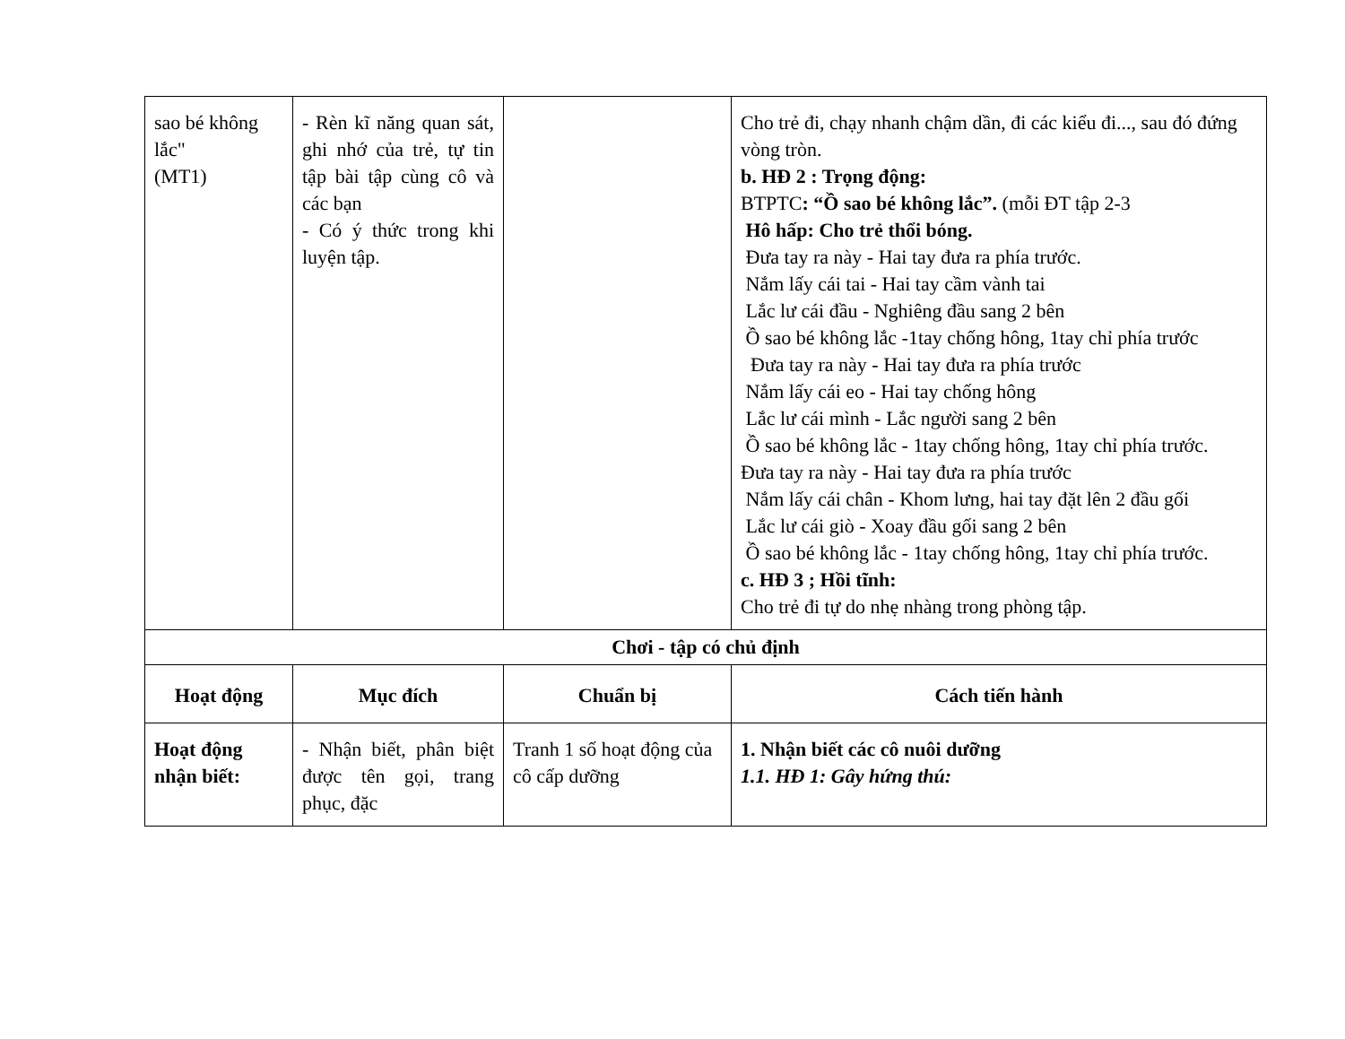| sao bé không lắc" (MT1) | - Rèn kĩ năng quan sát, ghi nhớ của trẻ, tự tin tập bài tập cùng cô và các bạn - Có ý thức trong khi luyện tập. | | Cho trẻ đi, chạy nhanh chậm dần, đi các kiểu đi..., sau đó đứng vòng tròn. b. HĐ 2 : Trọng động: BTPTC : “Ồ sao bé không lắc”. (mỗi ĐT tập 2-3 Hô hấp: Cho trẻ thổi bóng. Đưa tay ra này - Hai tay đưa ra phía trước. Nắm lấy cái tai - Hai tay cầm vành tai Lắc lư cái đầu - Nghiêng đầu sang 2 bên Ồ sao bé không lắc -1tay chống hông, 1tay chỉ phía trước Đưa tay ra này - Hai tay đưa ra phía trước Nắm lấy cái eo - Hai tay chống hông Lắc lư cái mình - Lắc người sang 2 bên Ồ sao bé không lắc - 1tay chống hông, 1tay chỉ phía trước. Đưa tay ra này - Hai tay đưa ra phía trước Nắm lấy cái chân - Khom lưng, hai tay đặt lên 2 đầu gối Lắc lư cái giò - Xoay đầu gối sang 2 bên Ồ sao bé không lắc - 1tay chống hông, 1tay chỉ phía trước. c. HĐ 3 ; Hồi tĩnh: Cho trẻ đi tự do nhẹ nhàng trong phòng tập. |
| Chơi - tập có chủ định | | | |
| Hoạt động | Mục đích | Chuẩn bị | Cách tiến hành |
| Hoạt động nhận biết: | - Nhận biết, phân biệt được tên gọi, trang phục, đặc | Tranh 1 số hoạt động của cô cấp dưỡng | 1. Nhận biết các cô nuôi dưỡng 1.1. HĐ 1: Gây hứng thú: |